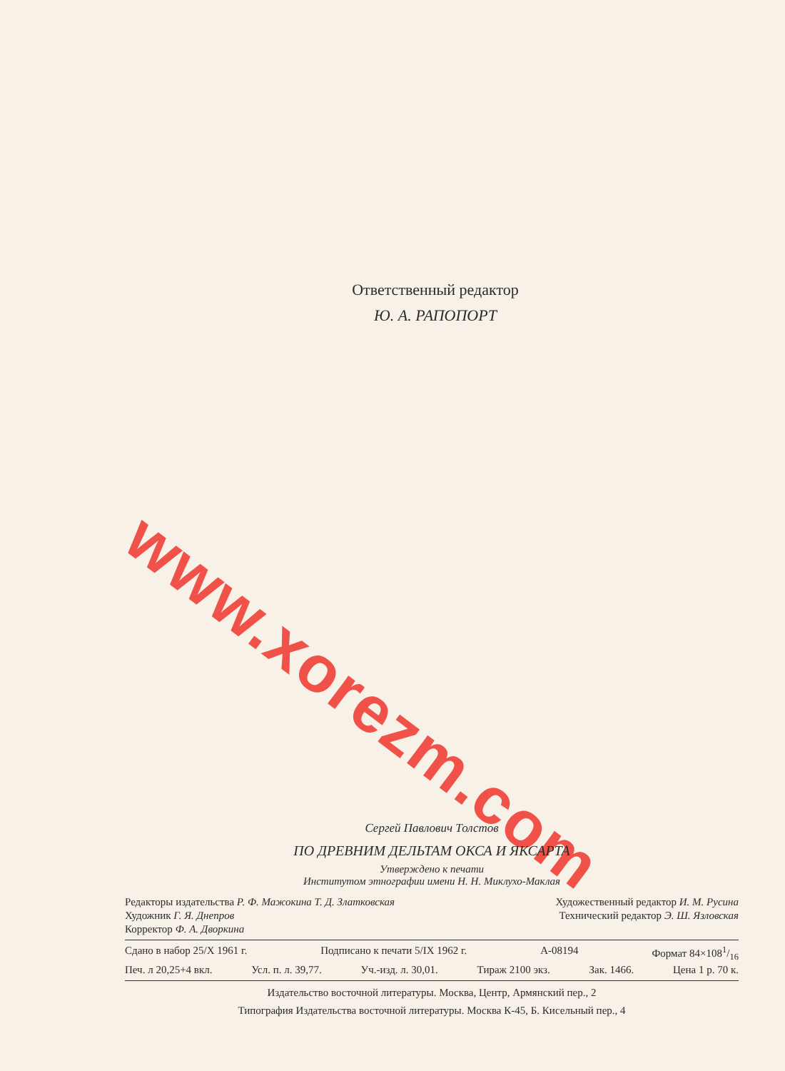Ответственный редактор
Ю. А. РАПОПОРТ
www.xorezm.com
Сергей Павлович Толстов
ПО ДРЕВНИМ ДЕЛЬТАМ ОКСА И ЯКСАРТА
Утверждено к печати
Институтом этнографии имени Н. Н. Миклухо-Маклая
Редакторы издательства Р. Ф. Мажокина Т. Д. Златковская Художественный редактор И. М. Русина
Художник Г. Я. Днепров Технический редактор Э. Ш. Язловская
Корректор Ф. А. Дворкина
Сдано в набор 25/X 1961 г. Подписано к печати 5/IX 1962 г. А-08194 Формат 84×1081/16
Печ. л 20,25+4 вкл. Усл. п. л. 39,77. Уч.-изд. л. 30,01. Тираж 2100 экз. Зак. 1466. Цена 1 р. 70 к.
Издательство восточной литературы. Москва, Центр, Армянский пер., 2
Типография Издательства восточной литературы. Москва К-45, Б. Кисельный пер., 4